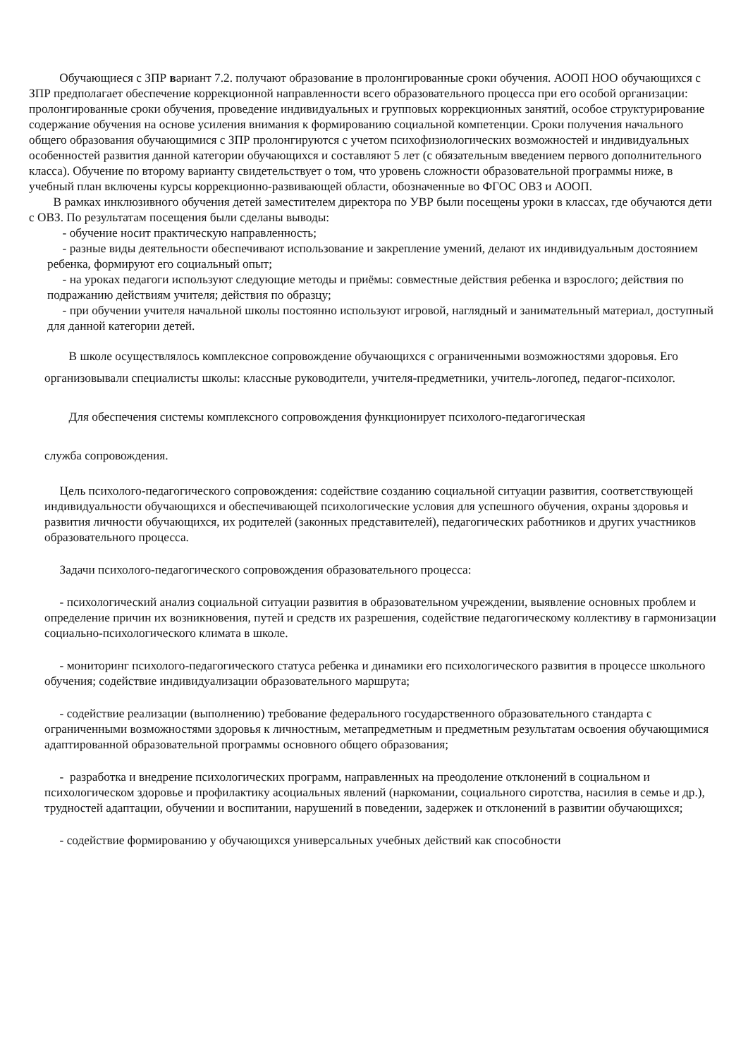Обучающиеся с ЗПР вариант 7.2. получают образование в пролонгированные сроки обучения. АООП НОО обучающихся с ЗПР предполагает обеспечение коррекционной направленности всего образовательного процесса при его особой организации: пролонгированные сроки обучения, проведение индивидуальных и групповых коррекционных занятий, особое структурирование содержание обучения на основе усиления внимания к формированию социальной компетенции. Сроки получения начального общего образования обучающимися с ЗПР пролонгируются с учетом психофизиологических возможностей и индивидуальных особенностей развития данной категории обучающихся и составляют 5 лет (с обязательным введением первого дополнительного класса). Обучение по второму варианту свидетельствует о том, что уровень сложности образовательной программы ниже, в учебный план включены курсы коррекционно-развивающей области, обозначенные во ФГОС ОВЗ и АООП.
В рамках инклюзивного обучения детей заместителем директора по УВР были посещены уроки в классах, где обучаются дети с ОВЗ. По результатам посещения были сделаны выводы:
- обучение носит практическую направленность;
- разные виды деятельности обеспечивают использование и закрепление умений, делают их индивидуальным достоянием ребенка, формируют его социальный опыт;
- на уроках педагоги используют следующие методы и приёмы: совместные действия ребенка и взрослого; действия по подражанию действиям учителя; действия по образцу;
- при обучении учителя начальной школы постоянно используют игровой, наглядный и занимательный материал, доступный для данной категории детей.
В школе осуществлялось комплексное сопровождение обучающихся с ограниченными возможностями здоровья. Его организовывали специалисты школы: классные руководители, учителя-предметники, учитель-логопед, педагог-психолог.
Для обеспечения системы комплексного сопровождения функционирует психолого-педагогическая
служба сопровождения.
Цель психолого-педагогического сопровождения: содействие созданию социальной ситуации развития, соответствующей индивидуальности обучающихся и обеспечивающей психологические условия для успешного обучения, охраны здоровья и развития личности обучающихся, их родителей (законных представителей), педагогических работников и других участников образовательного процесса.
Задачи психолого-педагогического сопровождения образовательного процесса:
- психологический анализ социальной ситуации развития в образовательном учреждении, выявление основных проблем и определение причин их возникновения, путей и средств их разрешения, содействие педагогическому коллективу в гармонизации социально-психологического климата в школе.
- мониторинг психолого-педагогического статуса ребенка и динамики его психологического развития в процессе школьного обучения; содействие индивидуализации образовательного маршрута;
- содействие реализации (выполнению) требование федерального государственного образовательного стандарта с ограниченными возможностями здоровья к личностным, метапредметным и предметным результатам освоения обучающимися адаптированной образовательной программы основного общего образования;
- разработка и внедрение психологических программ, направленных на преодоление отклонений в социальном и психологическом здоровье и профилактику асоциальных явлений (наркомании, социального сиротства, насилия в семье и др.), трудностей адаптации, обучении и воспитании, нарушений в поведении, задержек и отклонений в развитии обучающихся;
- содействие формированию у обучающихся универсальных учебных действий как способности